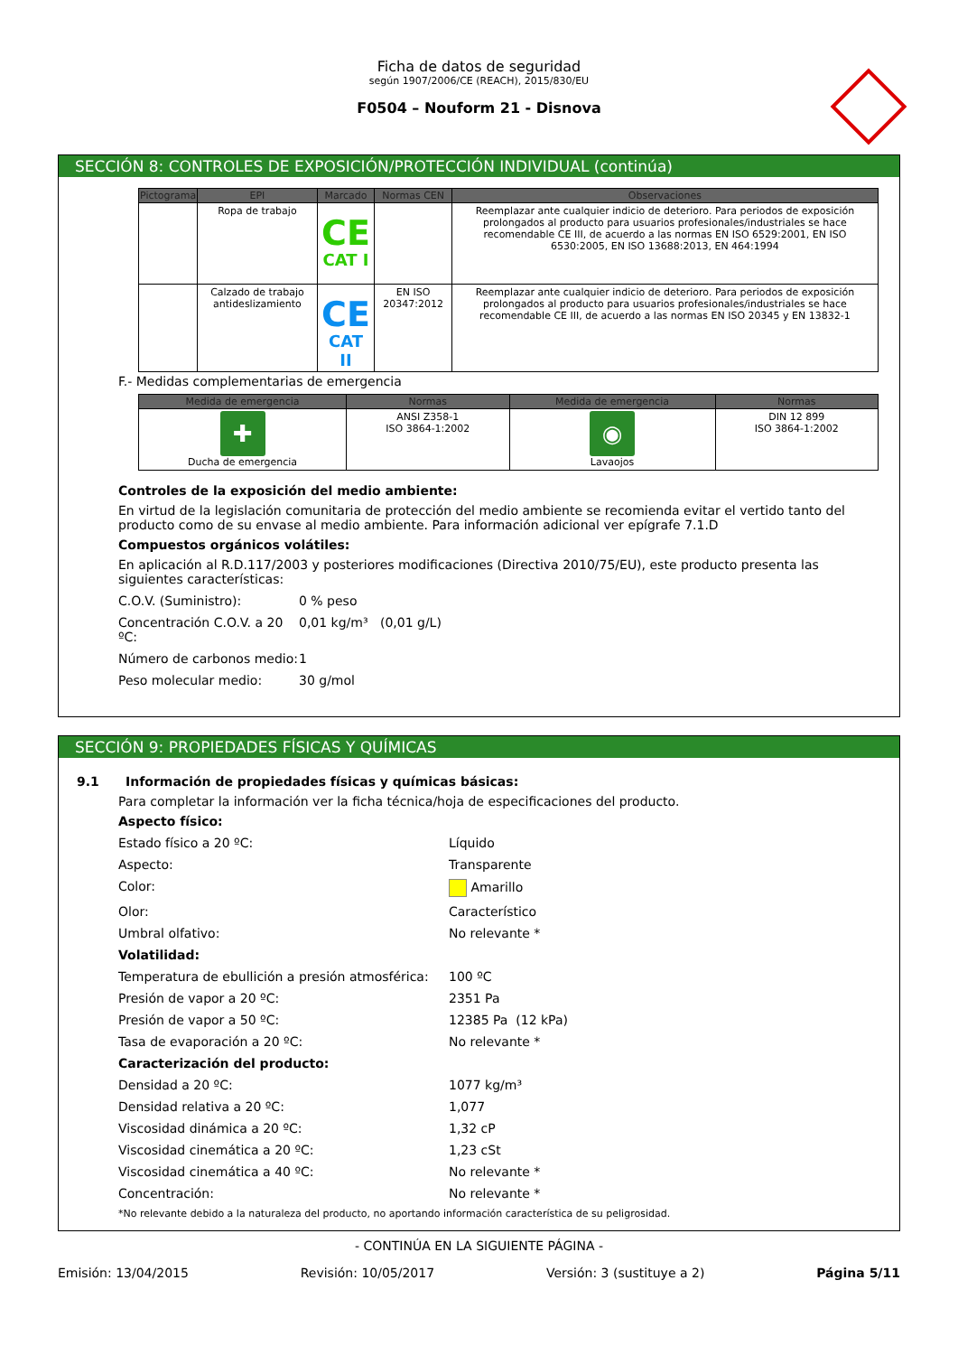Ficha de datos de seguridad
según 1907/2006/CE (REACH), 2015/830/EU
F0504 – Nouform 21 - Disnova
SECCIÓN 8: CONTROLES DE EXPOSICIÓN/PROTECCIÓN INDIVIDUAL (continúa)
| Pictograma | EPI | Marcado | Normas CEN | Observaciones |
| --- | --- | --- | --- | --- |
| | Ropa de trabajo | CE CAT I | | Reemplazar ante cualquier indicio de deterioro. Para periodos de exposición prolongados al producto para usuarios profesionales/industriales se hace recomendable CE III, de acuerdo a las normas EN ISO 6529:2001, EN ISO 6530:2005, EN ISO 13688:2013, EN 464:1994 |
| | Calzado de trabajo antideslizamiento | CE CAT II | EN ISO 20347:2012 | Reemplazar ante cualquier indicio de deterioro. Para periodos de exposición prolongados al producto para usuarios profesionales/industriales se hace recomendable CE III, de acuerdo a las normas EN ISO 20345 y EN 13832-1 |
F.- Medidas complementarias de emergencia
| Medida de emergencia | Normas | Medida de emergencia | Normas |
| --- | --- | --- | --- |
| ✚ Ducha de emergencia | ANSI Z358-1 ISO 3864-1:2002 | ◉ Lavaojos | DIN 12 899 ISO 3864-1:2002 |
Controles de la exposición del medio ambiente:
En virtud de la legislación comunitaria de protección del medio ambiente se recomienda evitar el vertido tanto del producto como de su envase al medio ambiente. Para información adicional ver epígrafe 7.1.D
Compuestos orgánicos volátiles:
En aplicación al R.D.117/2003 y posteriores modificaciones (Directiva 2010/75/EU), este producto presenta las siguientes características:
C.O.V. (Suministro): 0 % peso
Concentración C.O.V. a 20 ºC: 0,01 kg/m³ (0,01 g/L)
Número de carbonos medio: 1
Peso molecular medio: 30 g/mol
SECCIÓN 9: PROPIEDADES FÍSICAS Y QUÍMICAS
9.1 Información de propiedades físicas y químicas básicas:
Para completar la información ver la ficha técnica/hoja de especificaciones del producto.
Aspecto físico:
Estado físico a 20 ºC: Líquido
Aspecto: Transparente
Color: Amarillo
Olor: Característico
Umbral olfativo: No relevante *
Volatilidad:
Temperatura de ebullición a presión atmosférica: 100 ºC
Presión de vapor a 20 ºC: 2351 Pa
Presión de vapor a 50 ºC: 12385 Pa (12 kPa)
Tasa de evaporación a 20 ºC: No relevante *
Caracterización del producto:
Densidad a 20 ºC: 1077 kg/m³
Densidad relativa a 20 ºC: 1,077
Viscosidad dinámica a 20 ºC: 1,32 cP
Viscosidad cinemática a 20 ºC: 1,23 cSt
Viscosidad cinemática a 40 ºC: No relevante *
Concentración: No relevante *
*No relevante debido a la naturaleza del producto, no aportando información característica de su peligrosidad.
- CONTINÚA EN LA SIGUIENTE PÁGINA -
Emisión: 13/04/2015 Revisión: 10/05/2017 Versión: 3 (sustituye a 2) Página 5/11